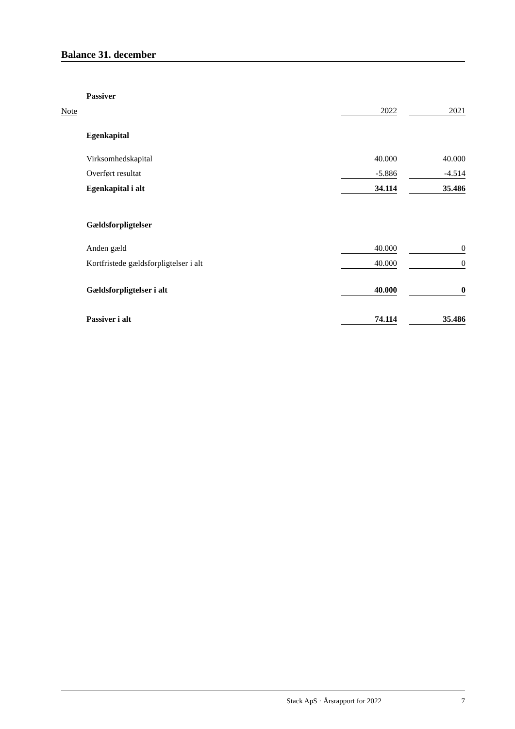Balance 31. december
| | Passiver | | | |
| Note | | 2022 | | 2021 |
| | Egenkapital | | | |
| | Virksomhedskapital | 40.000 | | 40.000 |
| | Overført resultat | -5.886 | | -4.514 |
| | Egenkapital i alt | 34.114 | | 35.486 |
| | Gældsforpligtelser | | | |
| | Anden gæld | 40.000 | | 0 |
| | Kortfristede gældsforpligtelser i alt | 40.000 | | 0 |
| | Gældsforpligtelser i alt | 40.000 | | 0 |
| | Passiver i alt | 74.114 | | 35.486 |
Stack ApS · Årsrapport for 2022 7